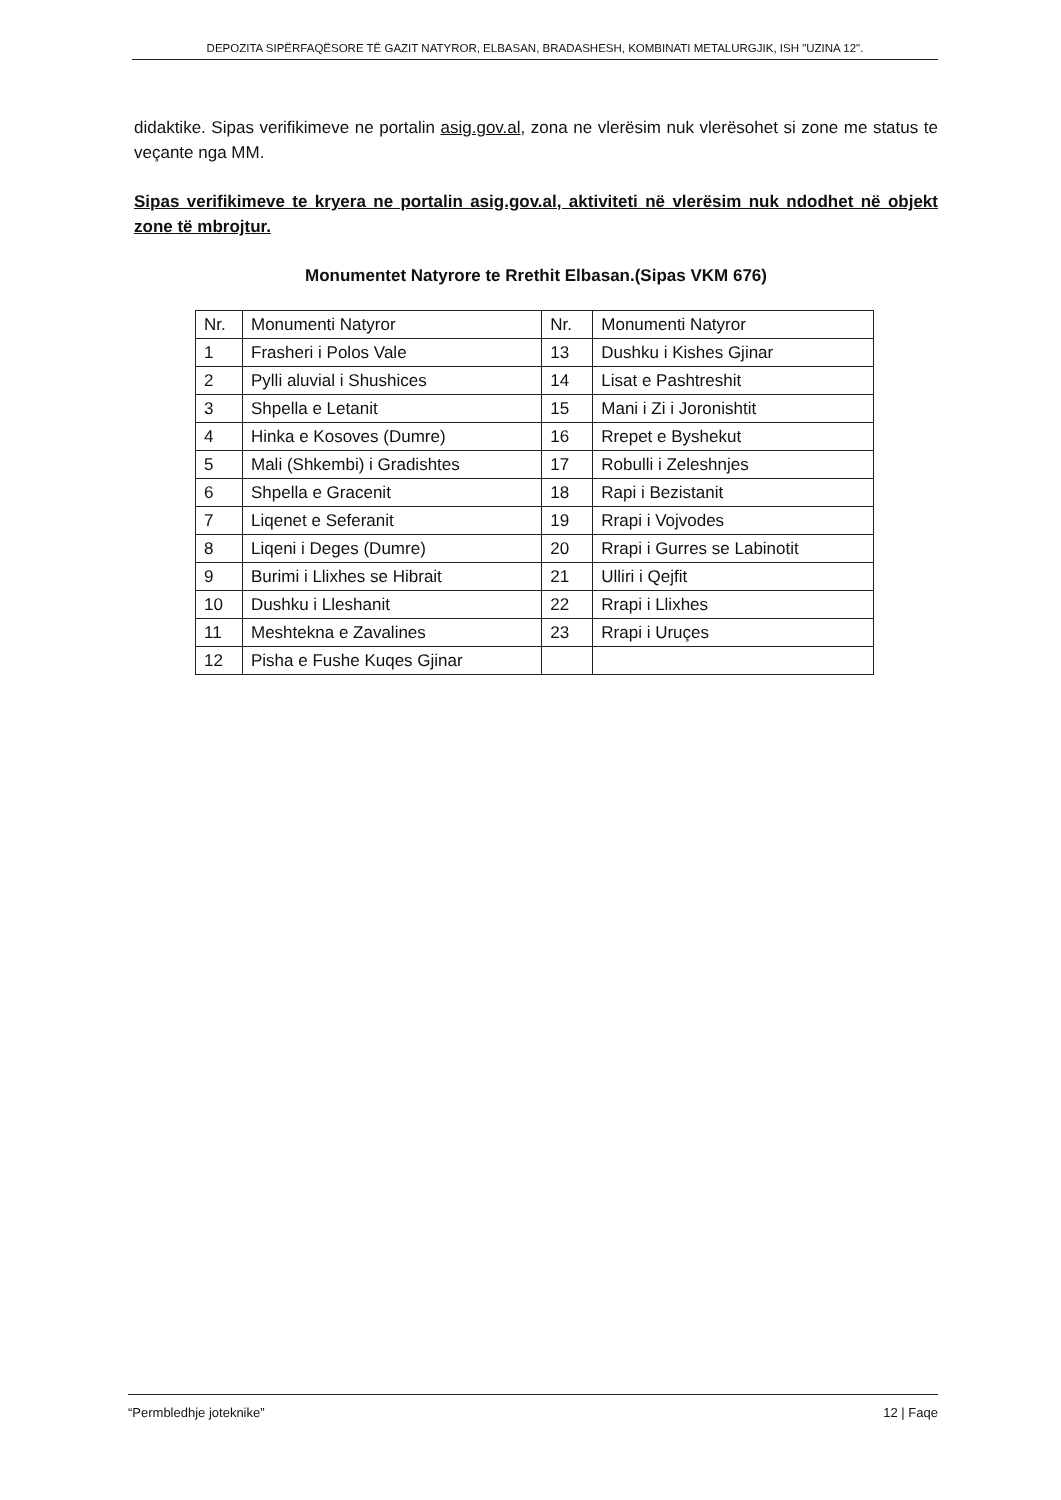DEPOZITA SIPËRFAQËSORE TË GAZIT NATYROR, ELBASAN, BRADASHESH, KOMBINATI METALURGJIK, ISH "UZINA 12".
didaktike. Sipas verifikimeve ne portalin asig.gov.al, zona ne vlerësim nuk vlerësohet si zone me status te veçante nga MM.
Sipas verifikimeve te kryera ne portalin asig.gov.al, aktiviteti në vlerësim nuk ndodhet në objekt zone të mbrojtur.
Monumentet Natyrore te Rrethit Elbasan.(Sipas VKM 676)
| Nr. | Monumenti Natyror | Nr. | Monumenti Natyror |
| --- | --- | --- | --- |
| 1 | Frasheri i Polos Vale | 13 | Dushku i Kishes Gjinar |
| 2 | Pylli aluvial i Shushices | 14 | Lisat e Pashtreshit |
| 3 | Shpella e Letanit | 15 | Mani i Zi i Joronishtit |
| 4 | Hinka e Kosoves (Dumre) | 16 | Rrepet e Byshekut |
| 5 | Mali (Shkembi) i Gradishtes | 17 | Robulli i Zeleshnjes |
| 6 | Shpella e Gracenit | 18 | Rapi i Bezistanit |
| 7 | Liqenet e Seferanit | 19 | Rrapi i Vojvodes |
| 8 | Liqeni i Deges (Dumre) | 20 | Rrapi i Gurres se Labinotit |
| 9 | Burimi i Llixhes se Hibrait | 21 | Ulliri i Qejfit |
| 10 | Dushku i Lleshanit | 22 | Rrapi i Llixhes |
| 11 | Meshtekna e Zavalines | 23 | Rrapi i Uruçes |
| 12 | Pisha e Fushe Kuqes Gjinar | | |
“Permbledhje joteknike” 12 | Faqe